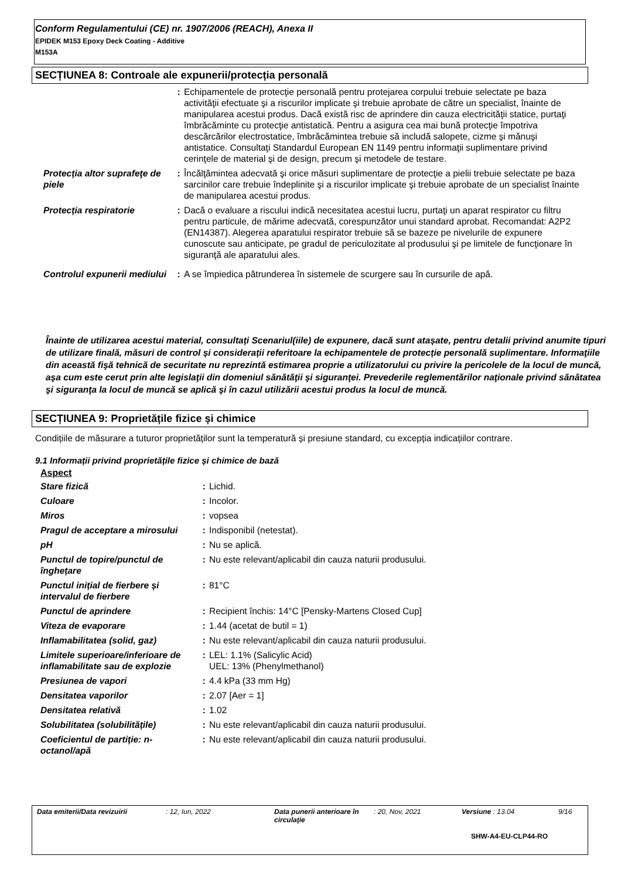Conform Regulamentului (CE) nr. 1907/2006 (REACH), Anexa II
EPIDEK M153 Epoxy Deck Coating - Additive
M153A
SECȚIUNEA 8: Controale ale expunerii/protecția personală
| | : | Echipamentele de protecţie personală pentru protejarea corpului trebuie selectate pe baza activităţii efectuate şi a riscurilor implicate şi trebuie aprobate de către un specialist, înainte de manipularea acestui produs. Dacă există risc de aprindere din cauza electricităţii statice, purtaţi îmbrăcăminte cu protecţie antistatică. Pentru a asigura cea mai bună protecţie împotriva descărcărilor electrostatice, îmbrăcămintea trebuie să includă salopete, cizme şi mănuşi antistatice. Consultaţi Standardul European EN 1149 pentru informaţii suplimentare privind cerinţele de material şi de design, precum şi metodele de testare. |
| Protecția altor suprafeţe de piele | : | Încălţămintea adecvată şi orice măsuri suplimentare de protecţie a pielii trebuie selectate pe baza sarcinilor care trebuie îndeplinite şi a riscurilor implicate şi trebuie aprobate de un specialist înainte de manipularea acestui produs. |
| Protecția respiratorie | : | Dacă o evaluare a riscului indică necesitatea acestui lucru, purtaţi un aparat respirator cu filtru pentru particule, de mărime adecvată, corespunzător unui standard aprobat. Recomandat: A2P2 (EN14387). Alegerea aparatului respirator trebuie să se bazeze pe nivelurile de expunere cunoscute sau anticipate, pe gradul de periculozitate al produsului şi pe limitele de funcţionare în siguranţă ale aparatului ales. |
| Controlul expunerii mediului | : | A se împiedica pătrunderea în sistemele de scurgere sau în cursurile de apă. |
Înainte de utilizarea acestui material, consultați Scenariul(iile) de expunere, dacă sunt atașate, pentru detalii privind anumite tipuri de utilizare finală, măsuri de control și considerații referitoare la echipamentele de protecție personală suplimentare. Informaţiile din această fişă tehnică de securitate nu reprezintă estimarea proprie a utilizatorului cu privire la pericolele de la locul de muncă, aşa cum este cerut prin alte legislaţii din domeniul sănătăţii şi siguranţei. Prevederile reglementărilor naţionale privind sănătatea şi siguranţa la locul de muncă se aplică şi în cazul utilizării acestui produs la locul de muncă.
SECȚIUNEA 9: Proprietățile fizice și chimice
Condițiile de măsurare a tuturor proprietăților sunt la temperatură și presiune standard, cu excepția indicațiilor contrare.
9.1 Informații privind proprietățile fizice și chimice de bază
Aspect
| Stare fizică | : | Lichid. |
| Culoare | : | Incolor. |
| Miros | : | vopsea |
| Pragul de acceptare a mirosului | : | Indisponibil (netestat). |
| pH | : | Nu se aplică. |
| Punctul de topire/punctul de înghețare | : | Nu este relevant/aplicabil din cauza naturii produsului. |
| Punctul inițial de fierbere și intervalul de fierbere | : | 81°C |
| Punctul de aprindere | : | Recipient închis: 14°C [Pensky-Martens Closed Cup] |
| Viteza de evaporare | : | 1.44 (acetat de butil = 1) |
| Inflamabilitatea (solid, gaz) | : | Nu este relevant/aplicabil din cauza naturii produsului. |
| Limitele superioare/inferioare de inflamabilitate sau de explozie | : | LEL: 1.1% (Salicylic Acid) UEL: 13% (Phenylmethanol) |
| Presiunea de vapori | : | 4.4 kPa (33 mm Hg) |
| Densitatea vaporilor | : | 2.07 [Aer = 1] |
| Densitatea relativă | : | 1.02 |
| Solubilitatea (solubilitățile) | : | Nu este relevant/aplicabil din cauza naturii produsului. |
| Coeficientul de partiție: n-octanol/apă | : | Nu este relevant/aplicabil din cauza naturii produsului. |
Data emiterii/Data revizuirii: 12, Iun, 2022 Data punerii anterioare în circulaţie: 20, Nov, 2021 Versiune : 13.04 9/16
SHW-A4-EU-CLP44-RO